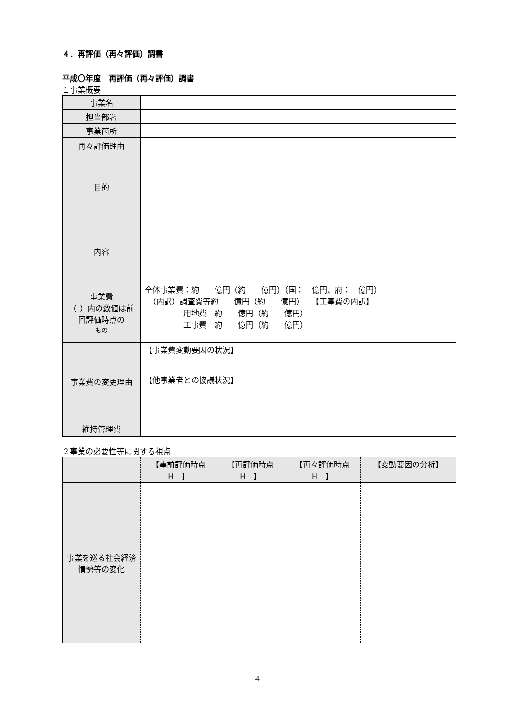４．再評価（再々評価）調書
平成〇年度　再評価（再々評価）調書
１事業概要
| 事業名 | |
| 担当部署 | |
| 事業箇所 | |
| 再々評価理由 | |
| 目的 | |
| 内容 | |
| 事業費 （ ）内の数値は前回評価時点の もの | 全体事業費：約 億円（約 億円）（国： 億円、府： 億円） （内訳）調査費等約 億円（約 億円） 【工事費の内訳】 用地費 約 億円（約 億円） 工事費 約 億円（約 億円） |
| 事業費の変更理由 | 【事業費変動要因の状況】 【他事業者との協議状況】 |
| 維持管理費 | |
２事業の必要性等に関する視点
| | 【事前評価時点 H 】 | 【再評価時点 H 】 | 【再々評価時点 H 】 | 【変動要因の分析】 |
| --- | --- | --- | --- | --- |
| 事業を巡る社会経済情勢等の変化 | | | | |
4